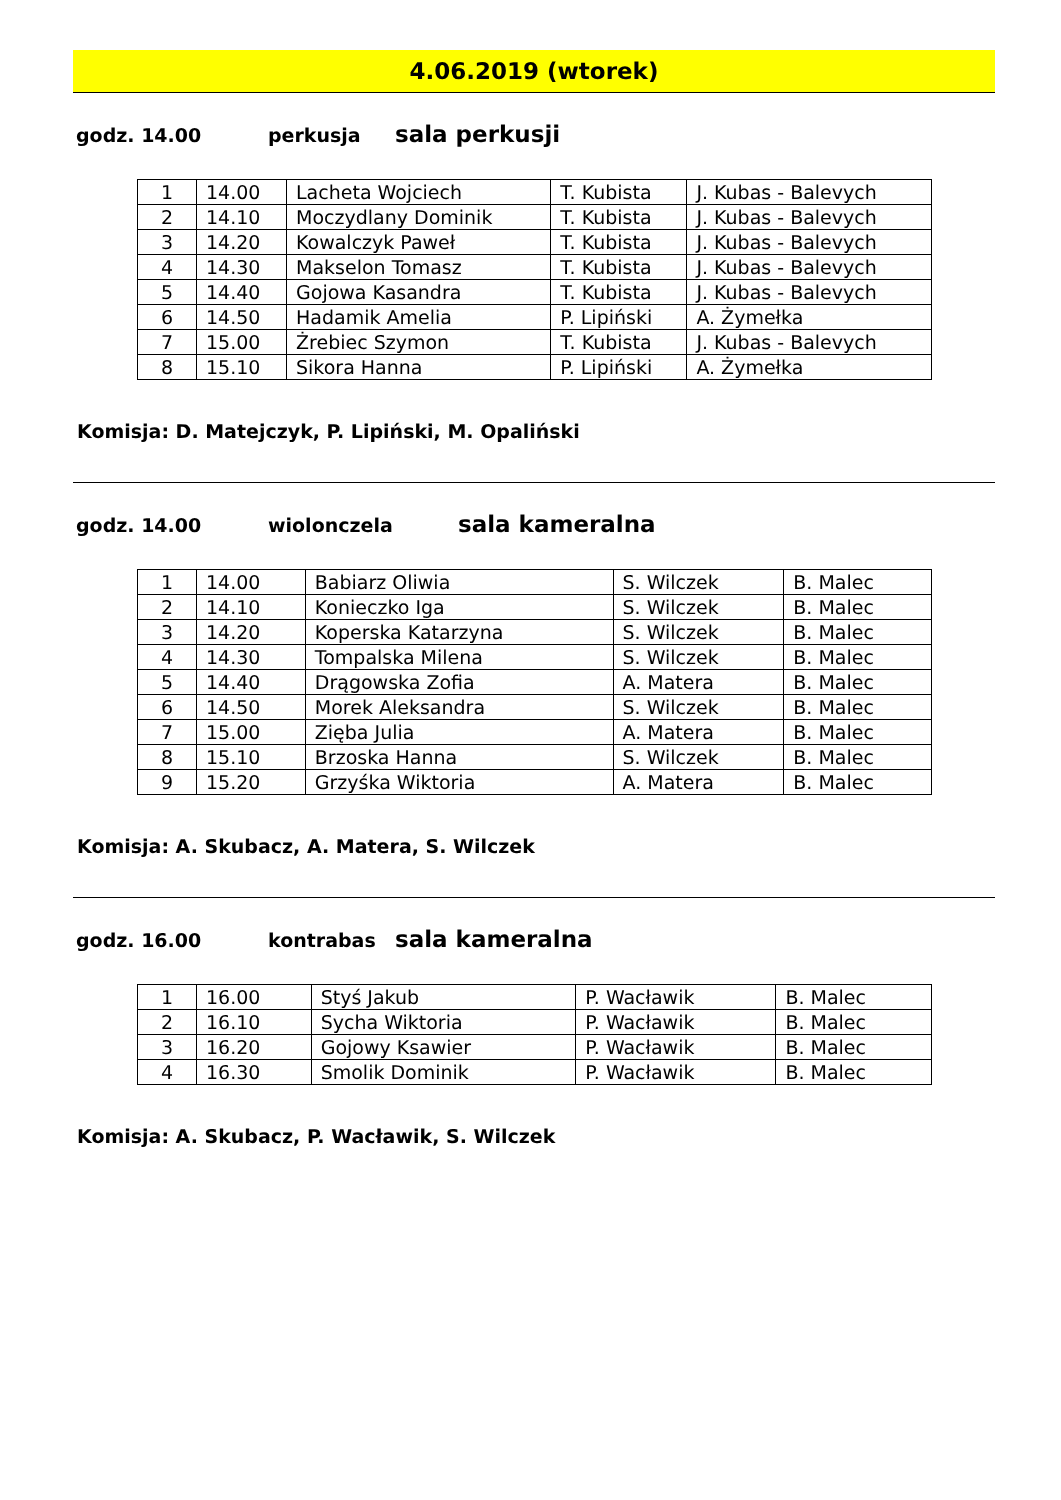4.06.2019 (wtorek)
godz. 14.00 perkusja sala perkusji
| 1 | 14.00 | Lacheta Wojciech | T. Kubista | J. Kubas - Balevych |
| 2 | 14.10 | Moczydlany Dominik | T. Kubista | J. Kubas - Balevych |
| 3 | 14.20 | Kowalczyk Paweł | T. Kubista | J. Kubas - Balevych |
| 4 | 14.30 | Makselon Tomasz | T. Kubista | J. Kubas - Balevych |
| 5 | 14.40 | Gojowa Kasandra | T. Kubista | J. Kubas - Balevych |
| 6 | 14.50 | Hadamik Amelia | P. Lipiński | A. Żymełka |
| 7 | 15.00 | Żrebiec Szymon | T. Kubista | J. Kubas - Balevych |
| 8 | 15.10 | Sikora Hanna | P. Lipiński | A. Żymełka |
Komisja: D. Matejczyk, P. Lipiński, M. Opaliński
godz. 14.00 wiolonczela sala kameralna
| 1 | 14.00 | Babiarz Oliwia | S. Wilczek | B. Malec |
| 2 | 14.10 | Konieczko Iga | S. Wilczek | B. Malec |
| 3 | 14.20 | Koperska Katarzyna | S. Wilczek | B. Malec |
| 4 | 14.30 | Tompalska Milena | S. Wilczek | B. Malec |
| 5 | 14.40 | Drągowska Zofia | A. Matera | B. Malec |
| 6 | 14.50 | Morek Aleksandra | S. Wilczek | B. Malec |
| 7 | 15.00 | Zięba Julia | A. Matera | B. Malec |
| 8 | 15.10 | Brzoska Hanna | S. Wilczek | B. Malec |
| 9 | 15.20 | Grzyśka Wiktoria | A. Matera | B. Malec |
Komisja: A. Skubacz, A. Matera, S. Wilczek
godz. 16.00 kontrabas sala kameralna
| 1 | 16.00 | Styś Jakub | P. Wacławik | B. Malec |
| 2 | 16.10 | Sycha Wiktoria | P. Wacławik | B. Malec |
| 3 | 16.20 | Gojowy Ksawier | P. Wacławik | B. Malec |
| 4 | 16.30 | Smolik Dominik | P. Wacławik | B. Malec |
Komisja: A. Skubacz, P. Wacławik, S. Wilczek